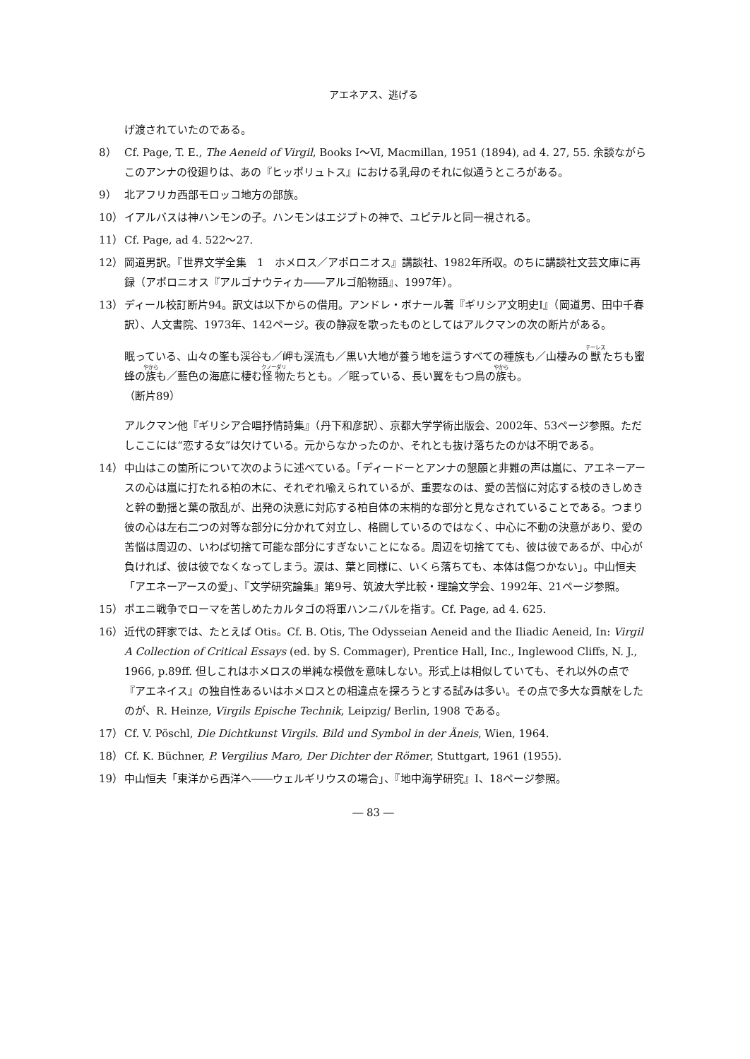アエネアス、逃げる
げ渡されていたのである。
8） Cf. Page, T. E., The Aeneid of Virgil, Books Ⅰ～Ⅵ, Macmillan, 1951 (1894), ad 4. 27, 55. 余談ながらこのアンナの役廻りは、あの『ヒッポリュトス』における乳母のそれに似通うところがある。
9） 北アフリカ西部モロッコ地方の部族。
10） イアルバスは神ハンモンの子。ハンモンはエジプトの神で、ユピテルと同一視される。
11） Cf. Page, ad 4. 522～27.
12） 岡道男訳。『世界文学全集　1　ホメロス／アポロニオス』講談社、1982年所収。のちに講談社文芸文庫に再録（アポロニオス『アルゴナウティカ――アルゴ船物語』、1997年）。
13） ディール校訂断片94。訳文は以下からの借用。アンドレ・ボナール著『ギリシア文明史Ⅰ』（岡道男、田中千春訳）、人文書院、1973年、142ページ。夜の静寂を歌ったものとしてはアルクマンの次の断片がある。
眠っている、山々の峯も渓谷も／岬も渓流も／黒い大地が養う地を這うすべての種族も／山棲みの獣たちも蜜蜂の族も／藍色の海底に棲む怪物たちとも。／眠っている、長い翼をもつ鳥の族も。
（断片89）
アルクマン他『ギリシア合唱抒情詩集』（丹下和彦訳）、京都大学学術出版会、2002年、53ページ参照。ただしここには“恋する女”は欠けている。元からなかったのか、それとも抜け落ちたのかは不明である。
14） 中山はこの箇所について次のように述べている。「ディードーとアンナの懇願と非難の声は嵐に、アエネーアースの心は嵐に打たれる柏の木に、それぞれ喩えられているが、重要なのは、愛の苦悩に対応する枝のきしめきと幹の動揺と葉の散乱が、出発の決意に対応する柏自体の末梢的な部分と見なされていることである。つまり彼の心は左右二つの対等な部分に分かれて対立し、格闘しているのではなく、中心に不動の決意があり、愛の苦悩は周辺の、いわば切捨て可能な部分にすぎないことになる。周辺を切捨てても、彼は彼であるが、中心が負ければ、彼は彼でなくなってしまう。涙は、葉と同様に、いくら落ちても、本体は傷つかない」。中山恒夫「アエネーアースの愛」、『文学研究論集』第9号、筑波大学比較・理論文学会、1992年、21ページ参照。
15） ポエニ戦争でローマを苦しめたカルタゴの将軍ハンニバルを指す。Cf. Page, ad 4. 625.
16） 近代の評家では、たとえば Otis。Cf. B. Otis, The Odysseian Aeneid and the Iliadic Aeneid, In: Virgil A Collection of Critical Essays (ed. by S. Commager), Prentice Hall, Inc., Inglewood Cliffs, N. J., 1966, p.89ff. 但しこれはホメロスの単純な模倣を意味しない。形式上は相似していても、それ以外の点で『アエネイス』の独自性あるいはホメロスとの相違点を探ろうとする試みは多い。その点で多大な貢献をしたのが、R. Heinze, Virgils Epische Technik, Leipzig/ Berlin, 1908 である。
17） Cf. V. Pöschl, Die Dichtkunst Virgils. Bild und Symbol in der Äneis, Wien, 1964.
18） Cf. K. Büchner, P. Vergilius Maro, Der Dichter der Römer, Stuttgart, 1961 (1955).
19） 中山恒夫「東洋から西洋へ――ウェルギリウスの場合」、『地中海学研究』Ⅰ、18ページ参照。
― 83 ―